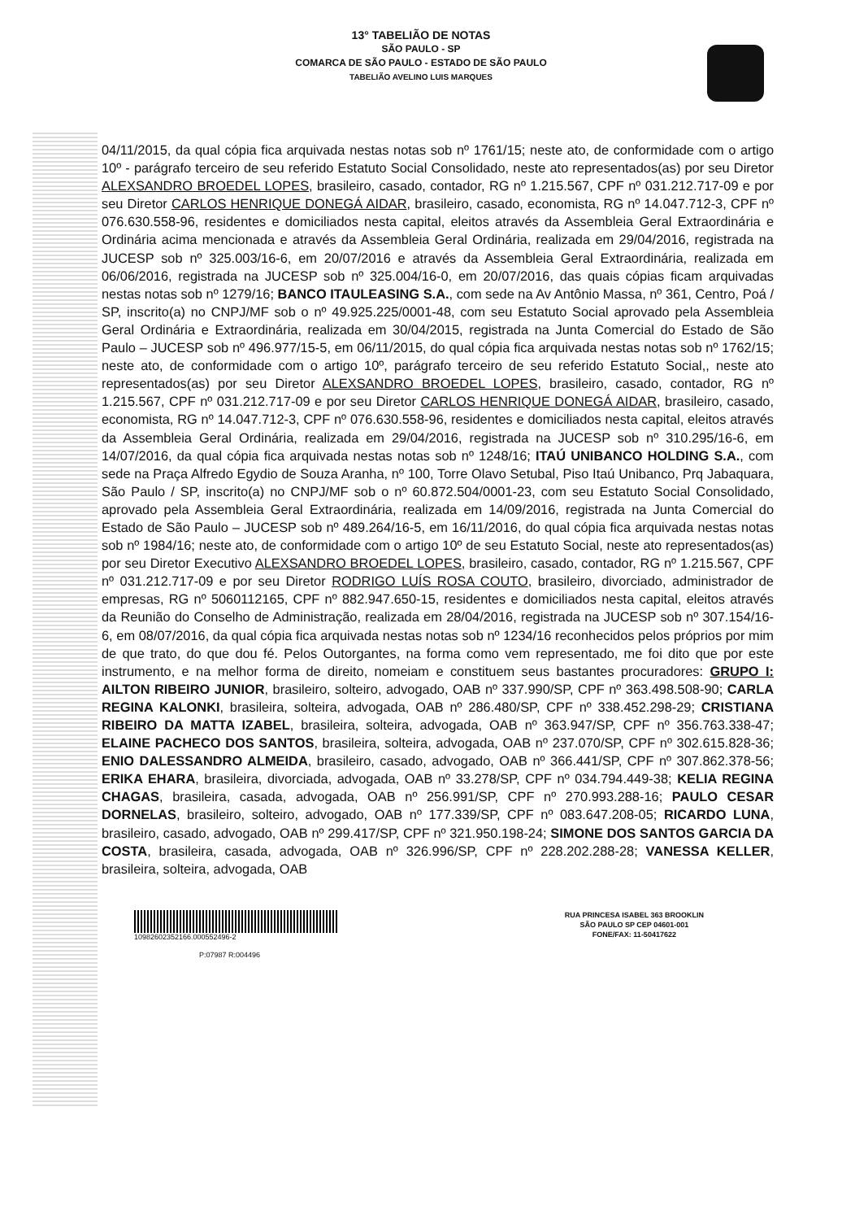13° TABELIÃO DE NOTAS
SÃO PAULO - SP
COMARCA DE SÃO PAULO - ESTADO DE SÃO PAULO
TABELIÃO AVELINO LUIS MARQUES
04/11/2015, da qual cópia fica arquivada nestas notas sob nº 1761/15; neste ato, de conformidade com o artigo 10º - parágrafo terceiro de seu referido Estatuto Social Consolidado, neste ato representados(as) por seu Diretor ALEXSANDRO BROEDEL LOPES, brasileiro, casado, contador, RG nº 1.215.567, CPF nº 031.212.717-09 e por seu Diretor CARLOS HENRIQUE DONEGÁ AIDAR, brasileiro, casado, economista, RG nº 14.047.712-3, CPF nº 076.630.558-96, residentes e domiciliados nesta capital, eleitos através da Assembleia Geral Extraordinária e Ordinária acima mencionada e através da Assembleia Geral Ordinária, realizada em 29/04/2016, registrada na JUCESP sob nº 325.003/16-6, em 20/07/2016 e através da Assembleia Geral Extraordinária, realizada em 06/06/2016, registrada na JUCESP sob nº 325.004/16-0, em 20/07/2016, das quais cópias ficam arquivadas nestas notas sob nº 1279/16; BANCO ITAULEASING S.A., com sede na Av Antônio Massa, nº 361, Centro, Poá / SP, inscrito(a) no CNPJ/MF sob o nº 49.925.225/0001-48, com seu Estatuto Social aprovado pela Assembleia Geral Ordinária e Extraordinária, realizada em 30/04/2015, registrada na Junta Comercial do Estado de São Paulo – JUCESP sob nº 496.977/15-5, em 06/11/2015, do qual cópia fica arquivada nestas notas sob nº 1762/15; neste ato, de conformidade com o artigo 10º, parágrafo terceiro de seu referido Estatuto Social,, neste ato representados(as) por seu Diretor ALEXSANDRO BROEDEL LOPES, brasileiro, casado, contador, RG nº 1.215.567, CPF nº 031.212.717-09 e por seu Diretor CARLOS HENRIQUE DONEGÁ AIDAR, brasileiro, casado, economista, RG nº 14.047.712-3, CPF nº 076.630.558-96, residentes e domiciliados nesta capital, eleitos através da Assembleia Geral Ordinária, realizada em 29/04/2016, registrada na JUCESP sob nº 310.295/16-6, em 14/07/2016, da qual cópia fica arquivada nestas notas sob nº 1248/16; ITAÚ UNIBANCO HOLDING S.A., com sede na Praça Alfredo Egydio de Souza Aranha, nº 100, Torre Olavo Setubal, Piso Itaú Unibanco, Prq Jabaquara, São Paulo / SP, inscrito(a) no CNPJ/MF sob o nº 60.872.504/0001-23, com seu Estatuto Social Consolidado, aprovado pela Assembleia Geral Extraordinária, realizada em 14/09/2016, registrada na Junta Comercial do Estado de São Paulo – JUCESP sob nº 489.264/16-5, em 16/11/2016, do qual cópia fica arquivada nestas notas sob nº 1984/16; neste ato, de conformidade com o artigo 10º de seu Estatuto Social, neste ato representados(as) por seu Diretor Executivo ALEXSANDRO BROEDEL LOPES, brasileiro, casado, contador, RG nº 1.215.567, CPF nº 031.212.717-09 e por seu Diretor RODRIGO LUÍS ROSA COUTO, brasileiro, divorciado, administrador de empresas, RG nº 5060112165, CPF nº 882.947.650-15, residentes e domiciliados nesta capital, eleitos através da Reunião do Conselho de Administração, realizada em 28/04/2016, registrada na JUCESP sob nº 307.154/16-6, em 08/07/2016, da qual cópia fica arquivada nestas notas sob nº 1234/16 reconhecidos pelos próprios por mim de que trato, do que dou fé. Pelos Outorgantes, na forma como vem representado, me foi dito que por este instrumento, e na melhor forma de direito, nomeiam e constituem seus bastantes procuradores: GRUPO I: AILTON RIBEIRO JUNIOR, brasileiro, solteiro, advogado, OAB nº 337.990/SP, CPF nº 363.498.508-90; CARLA REGINA KALONKI, brasileira, solteira, advogada, OAB nº 286.480/SP, CPF nº 338.452.298-29; CRISTIANA RIBEIRO DA MATTA IZABEL, brasileira, solteira, advogada, OAB nº 363.947/SP, CPF nº 356.763.338-47; ELAINE PACHECO DOS SANTOS, brasileira, solteira, advogada, OAB nº 237.070/SP, CPF nº 302.615.828-36; ENIO DALESSANDRO ALMEIDA, brasileiro, casado, advogado, OAB nº 366.441/SP, CPF nº 307.862.378-56; ERIKA EHARA, brasileira, divorciada, advogada, OAB nº 33.278/SP, CPF nº 034.794.449-38; KELIA REGINA CHAGAS, brasileira, casada, advogada, OAB nº 256.991/SP, CPF nº 270.993.288-16; PAULO CESAR DORNELAS, brasileiro, solteiro, advogado, OAB nº 177.339/SP, CPF nº 083.647.208-05; RICARDO LUNA, brasileiro, casado, advogado, OAB nº 299.417/SP, CPF nº 321.950.198-24; SIMONE DOS SANTOS GARCIA DA COSTA, brasileira, casada, advogada, OAB nº 326.996/SP, CPF nº 228.202.288-28; VANESSA KELLER, brasileira, solteira, advogada, OAB
10982602352166.000552496-2
P:07987 R:004496
RUA PRINCESA ISABEL 363 BROOKLIN
SÃO PAULO SP CEP 04601-001
FONE/FAX: 11-50417622